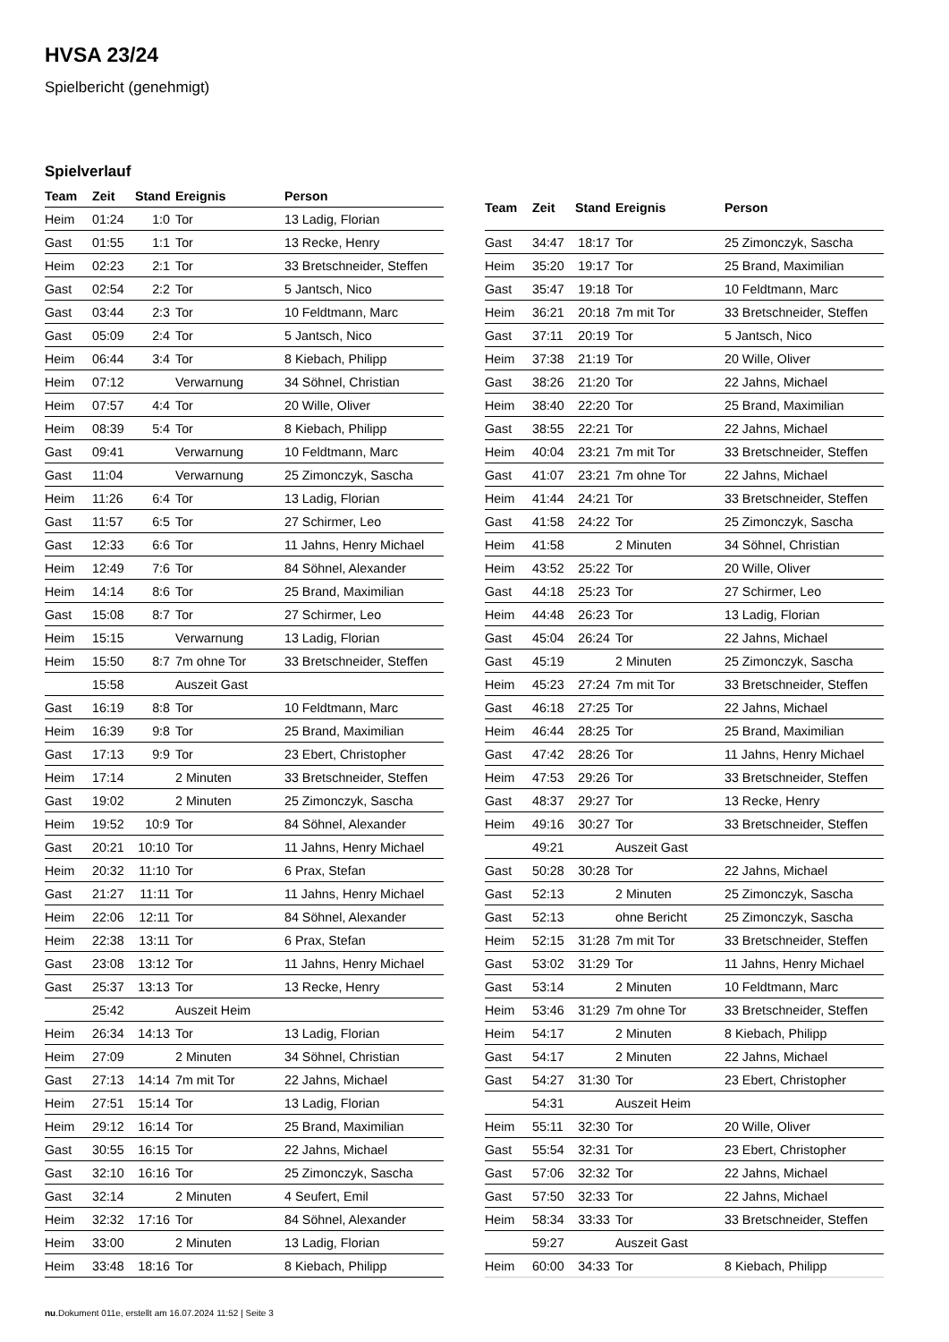HVSA 23/24
Spielbericht (genehmigt)
Spielverlauf
| Team | Zeit | Stand | Ereignis | Person |
| --- | --- | --- | --- | --- |
| Heim | 01:24 | 1:0 | Tor | 13 Ladig, Florian |
| Gast | 01:55 | 1:1 | Tor | 13 Recke, Henry |
| Heim | 02:23 | 2:1 | Tor | 33 Bretschneider, Steffen |
| Gast | 02:54 | 2:2 | Tor | 5 Jantsch, Nico |
| Gast | 03:44 | 2:3 | Tor | 10 Feldtmann, Marc |
| Gast | 05:09 | 2:4 | Tor | 5 Jantsch, Nico |
| Heim | 06:44 | 3:4 | Tor | 8 Kiebach, Philipp |
| Heim | 07:12 | | Verwarnung | 34 Söhnel, Christian |
| Heim | 07:57 | 4:4 | Tor | 20 Wille, Oliver |
| Heim | 08:39 | 5:4 | Tor | 8 Kiebach, Philipp |
| Gast | 09:41 | | Verwarnung | 10 Feldtmann, Marc |
| Gast | 11:04 | | Verwarnung | 25 Zimonczyk, Sascha |
| Heim | 11:26 | 6:4 | Tor | 13 Ladig, Florian |
| Gast | 11:57 | 6:5 | Tor | 27 Schirmer, Leo |
| Gast | 12:33 | 6:6 | Tor | 11 Jahns, Henry Michael |
| Heim | 12:49 | 7:6 | Tor | 84 Söhnel, Alexander |
| Heim | 14:14 | 8:6 | Tor | 25 Brand, Maximilian |
| Gast | 15:08 | 8:7 | Tor | 27 Schirmer, Leo |
| Heim | 15:15 | | Verwarnung | 13 Ladig, Florian |
| Heim | 15:50 | 8:7 | 7m ohne Tor | 33 Bretschneider, Steffen |
| | 15:58 | | Auszeit Gast | |
| Gast | 16:19 | 8:8 | Tor | 10 Feldtmann, Marc |
| Heim | 16:39 | 9:8 | Tor | 25 Brand, Maximilian |
| Gast | 17:13 | 9:9 | Tor | 23 Ebert, Christopher |
| Heim | 17:14 | | 2 Minuten | 33 Bretschneider, Steffen |
| Gast | 19:02 | | 2 Minuten | 25 Zimonczyk, Sascha |
| Heim | 19:52 | 10:9 | Tor | 84 Söhnel, Alexander |
| Gast | 20:21 | 10:10 | Tor | 11 Jahns, Henry Michael |
| Heim | 20:32 | 11:10 | Tor | 6 Prax, Stefan |
| Gast | 21:27 | 11:11 | Tor | 11 Jahns, Henry Michael |
| Heim | 22:06 | 12:11 | Tor | 84 Söhnel, Alexander |
| Heim | 22:38 | 13:11 | Tor | 6 Prax, Stefan |
| Gast | 23:08 | 13:12 | Tor | 11 Jahns, Henry Michael |
| Gast | 25:37 | 13:13 | Tor | 13 Recke, Henry |
| | 25:42 | | Auszeit Heim | |
| Heim | 26:34 | 14:13 | Tor | 13 Ladig, Florian |
| Heim | 27:09 | | 2 Minuten | 34 Söhnel, Christian |
| Gast | 27:13 | 14:14 | 7m mit Tor | 22 Jahns, Michael |
| Heim | 27:51 | 15:14 | Tor | 13 Ladig, Florian |
| Heim | 29:12 | 16:14 | Tor | 25 Brand, Maximilian |
| Gast | 30:55 | 16:15 | Tor | 22 Jahns, Michael |
| Gast | 32:10 | 16:16 | Tor | 25 Zimonczyk, Sascha |
| Gast | 32:14 | | 2 Minuten | 4 Seufert, Emil |
| Heim | 32:32 | 17:16 | Tor | 84 Söhnel, Alexander |
| Heim | 33:00 | | 2 Minuten | 13 Ladig, Florian |
| Heim | 33:48 | 18:16 | Tor | 8 Kiebach, Philipp |
| Team | Zeit | Stand | Ereignis | Person |
| --- | --- | --- | --- | --- |
| Gast | 34:47 | 18:17 | Tor | 25 Zimonczyk, Sascha |
| Heim | 35:20 | 19:17 | Tor | 25 Brand, Maximilian |
| Gast | 35:47 | 19:18 | Tor | 10 Feldtmann, Marc |
| Heim | 36:21 | 20:18 | 7m mit Tor | 33 Bretschneider, Steffen |
| Gast | 37:11 | 20:19 | Tor | 5 Jantsch, Nico |
| Heim | 37:38 | 21:19 | Tor | 20 Wille, Oliver |
| Gast | 38:26 | 21:20 | Tor | 22 Jahns, Michael |
| Heim | 38:40 | 22:20 | Tor | 25 Brand, Maximilian |
| Gast | 38:55 | 22:21 | Tor | 22 Jahns, Michael |
| Heim | 40:04 | 23:21 | 7m mit Tor | 33 Bretschneider, Steffen |
| Gast | 41:07 | 23:21 | 7m ohne Tor | 22 Jahns, Michael |
| Heim | 41:44 | 24:21 | Tor | 33 Bretschneider, Steffen |
| Gast | 41:58 | 24:22 | Tor | 25 Zimonczyk, Sascha |
| Heim | 41:58 | | 2 Minuten | 34 Söhnel, Christian |
| Heim | 43:52 | 25:22 | Tor | 20 Wille, Oliver |
| Gast | 44:18 | 25:23 | Tor | 27 Schirmer, Leo |
| Heim | 44:48 | 26:23 | Tor | 13 Ladig, Florian |
| Gast | 45:04 | 26:24 | Tor | 22 Jahns, Michael |
| Gast | 45:19 | | 2 Minuten | 25 Zimonczyk, Sascha |
| Heim | 45:23 | 27:24 | 7m mit Tor | 33 Bretschneider, Steffen |
| Gast | 46:18 | 27:25 | Tor | 22 Jahns, Michael |
| Heim | 46:44 | 28:25 | Tor | 25 Brand, Maximilian |
| Gast | 47:42 | 28:26 | Tor | 11 Jahns, Henry Michael |
| Heim | 47:53 | 29:26 | Tor | 33 Bretschneider, Steffen |
| Gast | 48:37 | 29:27 | Tor | 13 Recke, Henry |
| Heim | 49:16 | 30:27 | Tor | 33 Bretschneider, Steffen |
| | 49:21 | | Auszeit Gast | |
| Gast | 50:28 | 30:28 | Tor | 22 Jahns, Michael |
| Gast | 52:13 | | 2 Minuten | 25 Zimonczyk, Sascha |
| Gast | 52:13 | | ohne Bericht | 25 Zimonczyk, Sascha |
| Heim | 52:15 | 31:28 | 7m mit Tor | 33 Bretschneider, Steffen |
| Gast | 53:02 | 31:29 | Tor | 11 Jahns, Henry Michael |
| Gast | 53:14 | | 2 Minuten | 10 Feldtmann, Marc |
| Heim | 53:46 | 31:29 | 7m ohne Tor | 33 Bretschneider, Steffen |
| Heim | 54:17 | | 2 Minuten | 8 Kiebach, Philipp |
| Gast | 54:17 | | 2 Minuten | 22 Jahns, Michael |
| Gast | 54:27 | 31:30 | Tor | 23 Ebert, Christopher |
| | 54:31 | | Auszeit Heim | |
| Heim | 55:11 | 32:30 | Tor | 20 Wille, Oliver |
| Gast | 55:54 | 32:31 | Tor | 23 Ebert, Christopher |
| Gast | 57:06 | 32:32 | Tor | 22 Jahns, Michael |
| Gast | 57:50 | 32:33 | Tor | 22 Jahns, Michael |
| Heim | 58:34 | 33:33 | Tor | 33 Bretschneider, Steffen |
| | 59:27 | | Auszeit Gast | |
| Heim | 60:00 | 34:33 | Tor | 8 Kiebach, Philipp |
nu.Dokument 011e, erstellt am 16.07.2024 11:52 | Seite 3